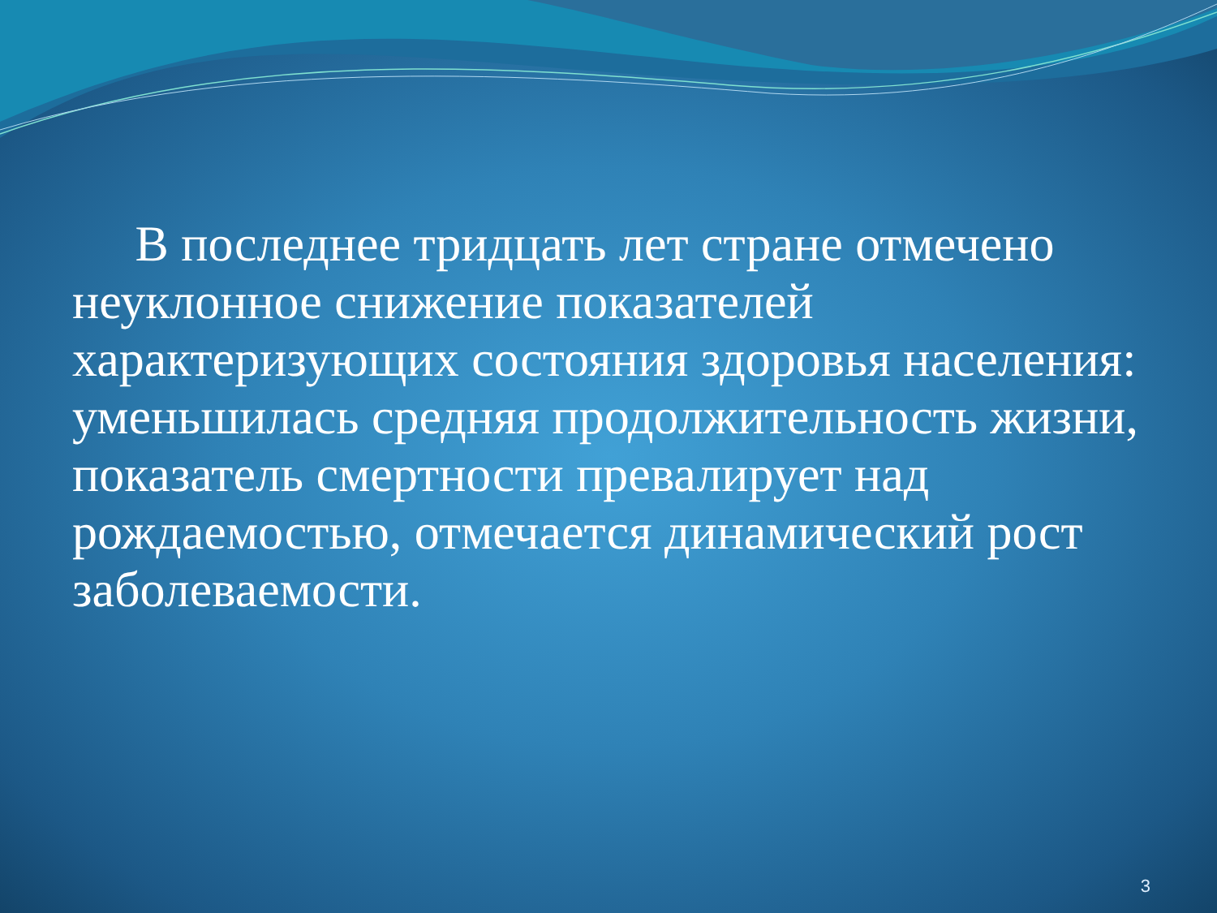В последнее тридцать лет стране отмечено неуклонное снижение показателей характеризующих состояния здоровья населения: уменьшилась средняя продолжительность жизни, показатель смертности превалирует над рождаемостью, отмечается динамический рост заболеваемости.
3